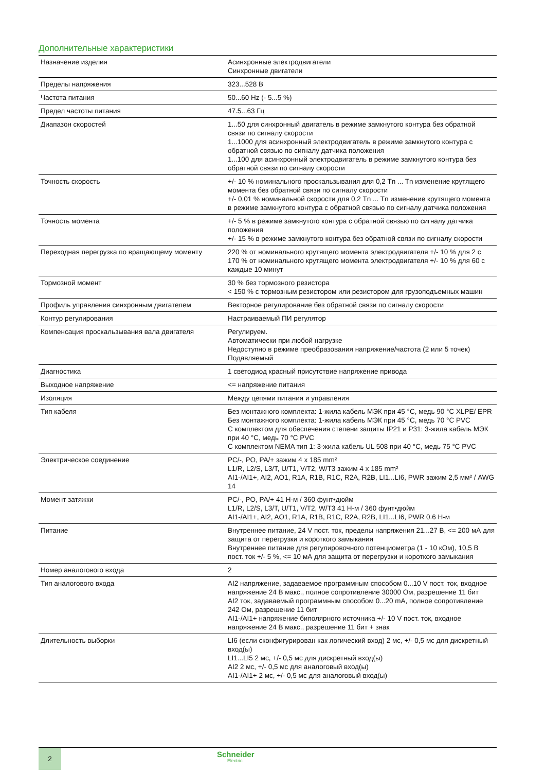Дополнительные характеристики
| Назначение изделия | Асинхронные электродвигатели Синхронные двигатели |
| Пределы напряжения | 323...528 В |
| Частота питания | 50...60 Hz (- 5...5 %) |
| Предел частоты питания | 47.5...63 Гц |
| Диапазон скоростей | 1...50 для синхронный двигатель в режиме замкнутого контура без обратной связи по сигналу скорости 1...1000 для асинхронный электродвигатель в режиме замкнутого контура с обратной связью по сигналу датчика положения 1...100 для асинхронный электродвигатель в режиме замкнутого контура без обратной связи по сигналу скорости |
| Точность скорость | +/- 10 % номинального проскальзывания для 0,2 Tn ... Tn изменение крутящего момента без обратной связи по сигналу скорости +/- 0,01 % номинальной скорости для 0,2 Tn ... Tn изменение крутящего момента в режиме замкнутого контура с обратной связью по сигналу датчика положения |
| Точность момента | +/- 5 % в режиме замкнутого контура с обратной связью по сигналу датчика положения +/- 15 % в режиме замкнутого контура без обратной связи по сигналу скорости |
| Переходная перегрузка по вращающему моменту | 220 % от номинального крутящего момента электродвигателя +/- 10 % для 2 с 170 % от номинального крутящего момента электродвигателя +/- 10 % для 60 с каждые 10 минут |
| Тормозной момент | 30 % без тормозного резистора < 150 % с тормозным резистором или резистором для грузоподъемных машин |
| Профиль управления синхронным двигателем | Векторное регулирование без обратной связи по сигналу скорости |
| Контур регулирования | Настраиваемый ПИ регулятор |
| Компенсация проскальзывания вала двигателя | Регулируем. Автоматически при любой нагрузке Недоступно в режиме преобразования напряжение/частота (2 или 5 точек) Подавляемый |
| Диагностика | 1 светодиод красный присутствие напряжение привода |
| Выходное напряжение | <= напряжение питания |
| Изоляция | Между цепями питания и управления |
| Тип кабеля | Без монтажного комплекта: 1-жила кабель МЭК при 45 °C, медь 90 °C XLPE/ EPR Без монтажного комплекта: 1-жила кабель МЭК при 45 °C, медь 70 °C PVC С комплектом для обеспечения степени защиты IP21 и P31: 3-жила кабель МЭК при 40 °C, медь 70 °C PVC С комплектом NEMA тип 1: 3-жила кабель UL 508 при 40 °C, медь 75 °C PVC |
| Электрическое соединение | PC/-, PO, PA/+ зажим 4 x 185 mm² L1/R, L2/S, L3/T, U/T1, V/T2, W/T3 зажим 4 x 185 mm² AI1-/AI1+, AI2, AO1, R1A, R1B, R1C, R2A, R2B, LI1...LI6, PWR зажим 2,5 мм² / AWG 14 |
| Момент затяжки | PC/-, PO, PA/+ 41 Н-м / 360 фунт•дюйм L1/R, L2/S, L3/T, U/T1, V/T2, W/T3 41 Н-м / 360 фунт•дюйм AI1-/AI1+, AI2, AO1, R1A, R1B, R1C, R2A, R2B, LI1...LI6, PWR 0.6 Н-м |
| Питание | Внутреннее питание, 24 V пост. ток, пределы напряжения 21...27 В, <= 200 мА для защита от перегрузки и короткого замыкания Внутреннее питание для регулировочного потенциометра (1 - 10 кОм), 10,5 В пост. ток +/- 5 %, <= 10 мА для защита от перегрузки и короткого замыкания |
| Номер аналогового входа | 2 |
| Тип аналогового входа | AI2 напряжение, задаваемое программным способом 0...10 V пост. ток, входное напряжение 24 В макс., полное сопротивление 30000 Ом, разрешение 11 бит AI2 ток, задаваемый программным способом 0...20 mA, полное сопротивление 242 Ом, разрешение 11 бит AI1-/AI1+ напряжение биполярного источника +/- 10 V пост. ток, входное напряжение 24 В макс., разрешение 11 бит + знак |
| Длительность выборки | LI6 (если сконфигурирован как логический вход) 2 мс, +/- 0,5 мс для дискретный вход(ы) LI1...LI5 2 мс, +/- 0,5 мс для дискретный вход(ы) AI2 2 мс, +/- 0,5 мс для аналоговый вход(ы) AI1-/AI1+ 2 мс, +/- 0,5 мс для аналоговый вход(ы) |
2 Schneider
Electric